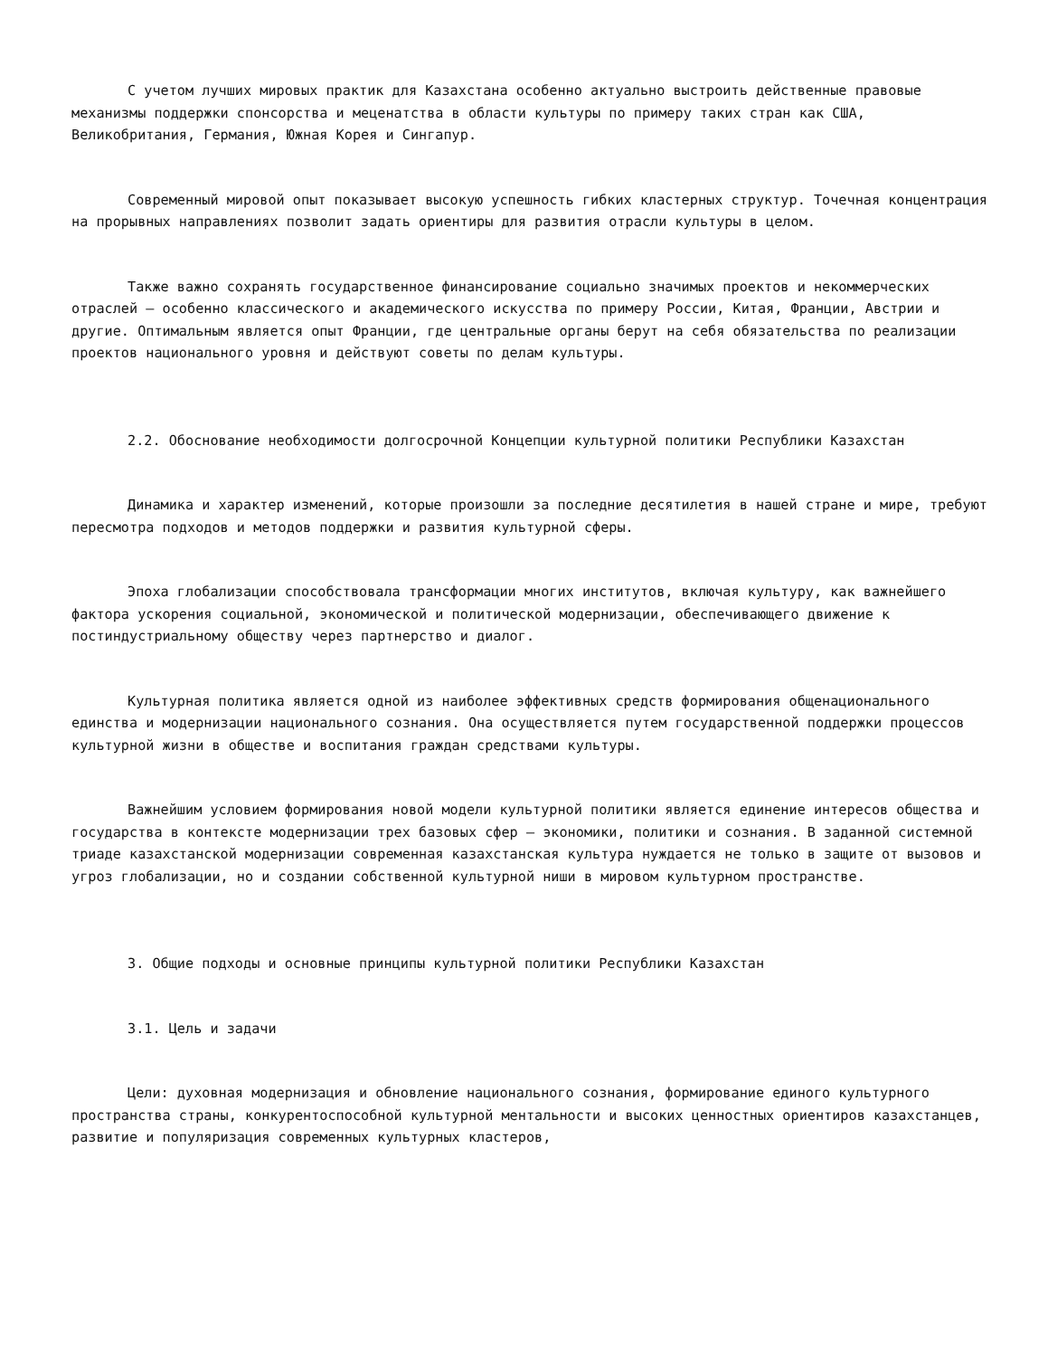С учетом лучших мировых практик для Казахстана особенно актуально выстроить действенные правовые механизмы поддержки спонсорства и меценатства в области культуры по примеру таких стран как США, Великобритания, Германия, Южная Корея и Сингапур.
Современный мировой опыт показывает высокую успешность гибких кластерных структур. Точечная концентрация на прорывных направлениях позволит задать ориентиры для развития отрасли культуры в целом.
Также важно сохранять государственное финансирование социально значимых проектов и некоммерческих отраслей – особенно классического и академического искусства по примеру России, Китая, Франции, Австрии и другие. Оптимальным является опыт Франции, где центральные органы берут на себя обязательства по реализации проектов национального уровня и действуют советы по делам культуры.
2.2. Обоснование необходимости долгосрочной Концепции культурной политики Республики Казахстан
Динамика и характер изменений, которые произошли за последние десятилетия в нашей стране и мире, требуют пересмотра подходов и методов поддержки и развития культурной сферы.
Эпоха глобализации способствовала трансформации многих институтов, включая культуру, как важнейшего фактора ускорения социальной, экономической и политической модернизации, обеспечивающего движение к постиндустриальному обществу через партнерство и диалог.
Культурная политика является одной из наиболее эффективных средств формирования общенационального единства и модернизации национального сознания. Она осуществляется путем государственной поддержки процессов культурной жизни в обществе и воспитания граждан средствами культуры.
Важнейшим условием формирования новой модели культурной политики является единение интересов общества и государства в контексте модернизации трех базовых сфер – экономики, политики и сознания. В заданной системной триаде казахстанской модернизации современная казахстанская культура нуждается не только в защите от вызовов и угроз глобализации, но и создании собственной культурной ниши в мировом культурном пространстве.
3. Общие подходы и основные принципы культурной политики Республики Казахстан
3.1. Цель и задачи
Цели: духовная модернизация и обновление национального сознания, формирование единого культурного пространства страны, конкурентоспособной культурной ментальности и высоких ценностных ориентиров казахстанцев, развитие и популяризация современных культурных кластеров,